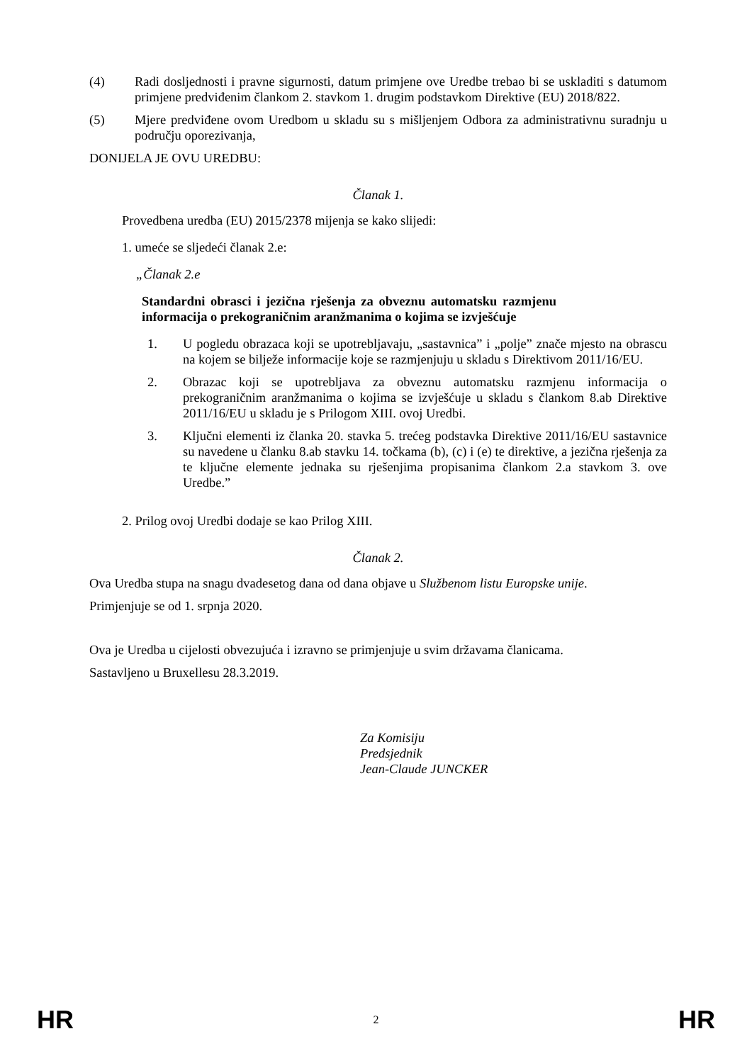(4) Radi dosljednosti i pravne sigurnosti, datum primjene ove Uredbe trebao bi se uskladiti s datumom primjene predviđenim člankom 2. stavkom 1. drugim podstavkom Direktive (EU) 2018/822.
(5) Mjere predviđene ovom Uredbom u skladu su s mišljenjem Odbora za administrativnu suradnju u području oporezivanja,
DONIJELA JE OVU UREDBU:
Članak 1.
Provedbena uredba (EU) 2015/2378 mijenja se kako slijedi:
1. umeće se sljedeći članak 2.e:
„Članak 2.e
Standardni obrasci i jezična rješenja za obveznu automatsku razmjenu informacija o prekograničnim aranžmanima o kojima se izvješćuje
1. U pogledu obrazaca koji se upotrebljavaju, „sastavnica” i „polje” znače mjesto na obrascu na kojem se bilježe informacije koje se razmjenjuju u skladu s Direktivom 2011/16/EU.
2. Obrazac koji se upotrebljava za obveznu automatsku razmjenu informacija o prekograničnim aranžmanima o kojima se izvješćuje u skladu s člankom 8.ab Direktive 2011/16/EU u skladu je s Prilogom XIII. ovoj Uredbi.
3. Ključni elementi iz članka 20. stavka 5. trećeg podstavka Direktive 2011/16/EU sastavnice su navedene u članku 8.ab stavku 14. točkama (b), (c) i (e) te direktive, a jezična rješenja za te ključne elemente jednaka su rješenjima propisanima člankom 2.a stavkom 3. ove Uredbe.”
2. Prilog ovoj Uredbi dodaje se kao Prilog XIII.
Članak 2.
Ova Uredba stupa na snagu dvadesetog dana od dana objave u Službenom listu Europske unije.
Primjenjuje se od 1. srpnja 2020.
Ova je Uredba u cijelosti obvezujuća i izravno se primjenjuje u svim državama članicama.
Sastavljeno u Bruxellesu 28.3.2019.
Za Komisiju
Predsjednik
Jean-Claude JUNCKER
HR 2 HR